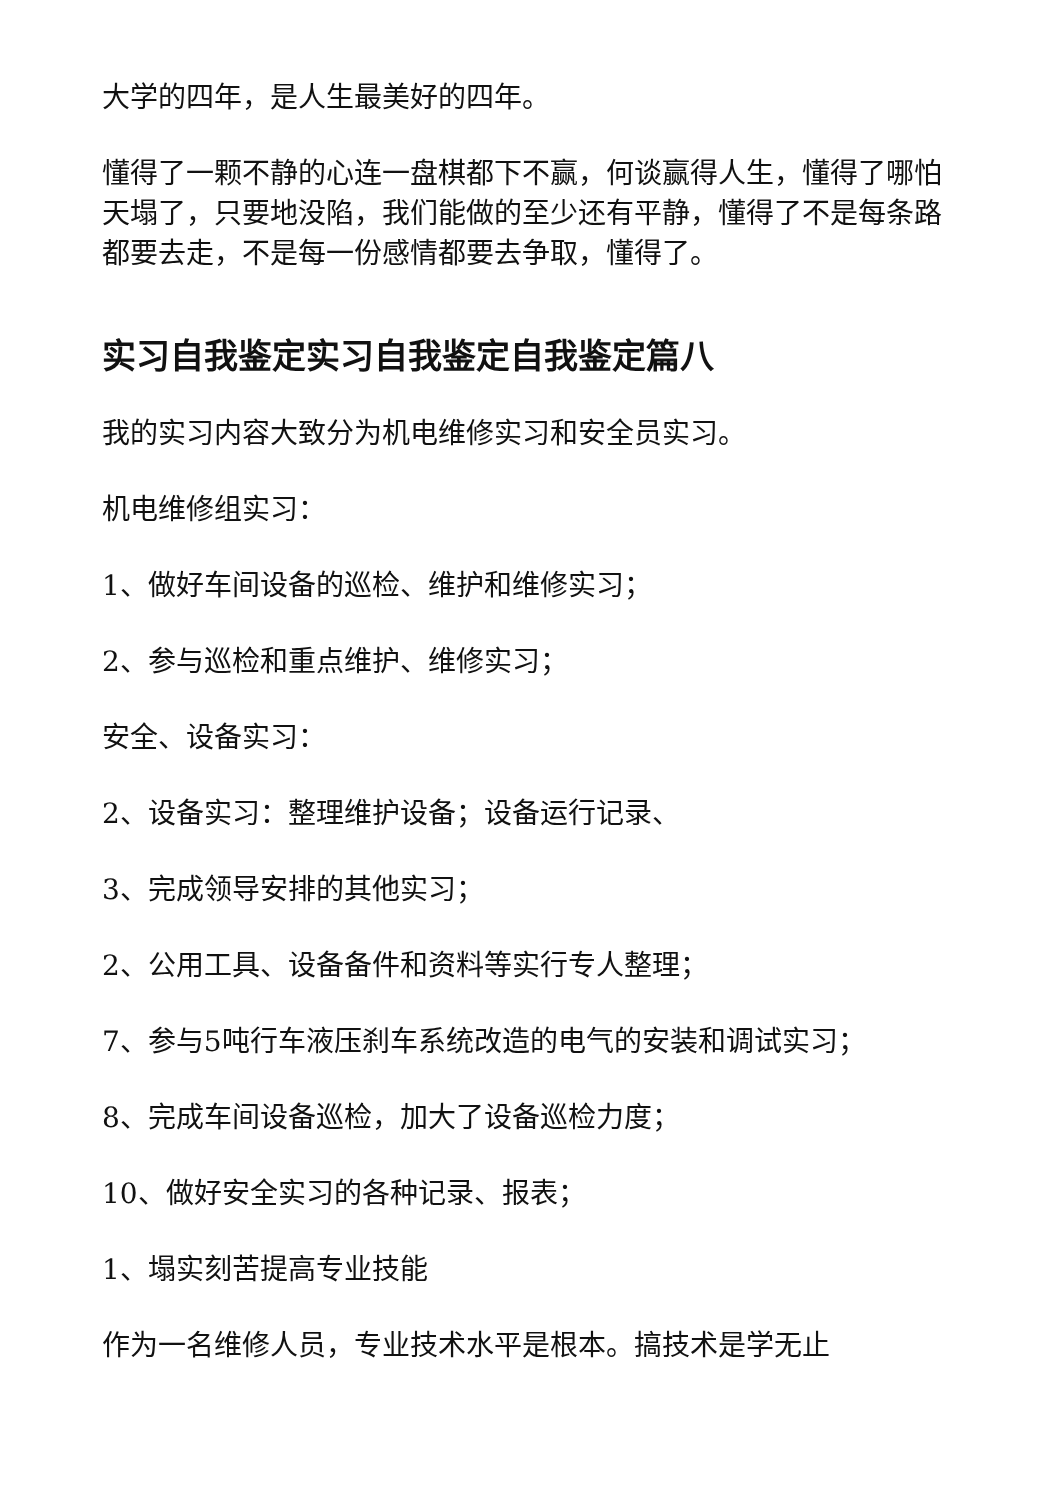大学的四年，是人生最美好的四年。
懂得了一颗不静的心连一盘棋都下不赢，何谈赢得人生，懂得了哪怕天塌了，只要地没陷，我们能做的至少还有平静，懂得了不是每条路都要去走，不是每一份感情都要去争取，懂得了。
实习自我鉴定实习自我鉴定自我鉴定篇八
我的实习内容大致分为机电维修实习和安全员实习。
机电维修组实习：
1、做好车间设备的巡检、维护和维修实习；
2、参与巡检和重点维护、维修实习；
安全、设备实习：
2、设备实习：整理维护设备；设备运行记录、
3、完成领导安排的其他实习；
2、公用工具、设备备件和资料等实行专人整理；
7、参与5吨行车液压刹车系统改造的电气的安装和调试实习；
8、完成车间设备巡检，加大了设备巡检力度；
10、做好安全实习的各种记录、报表；
1、塌实刻苦提高专业技能
作为一名维修人员，专业技术水平是根本。搞技术是学无止